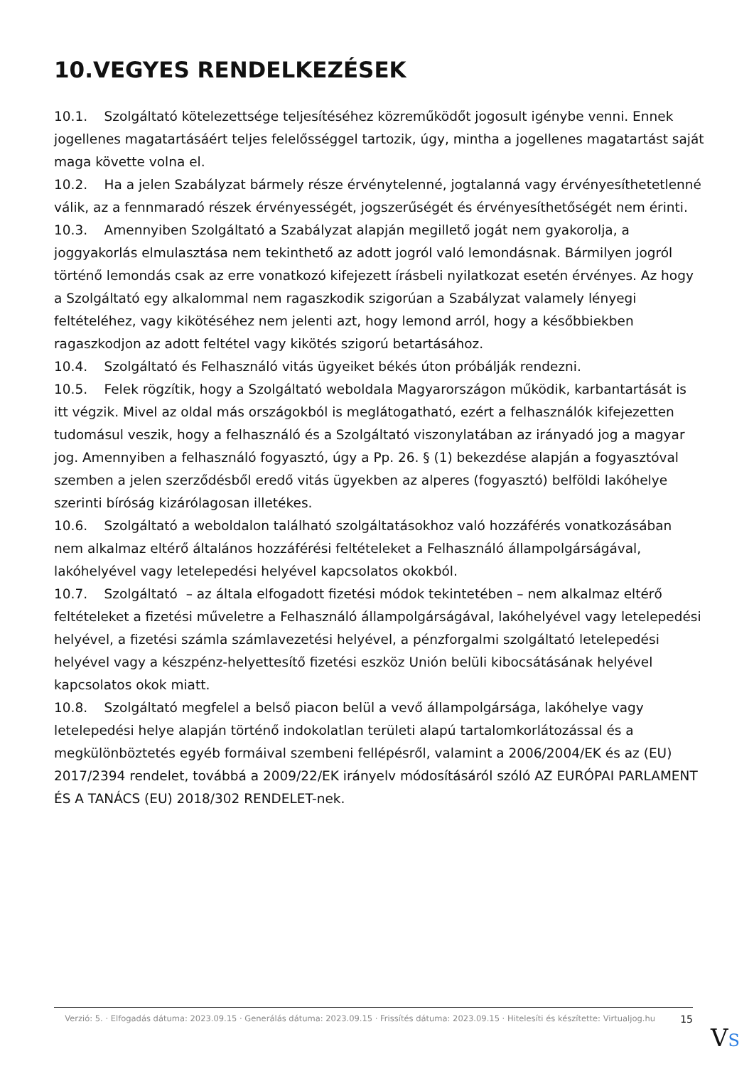10.VEGYES RENDELKEZÉSEK
10.1. Szolgáltató kötelezettsége teljesítéséhez közreműködőt jogosult igénybe venni. Ennek jogellenes magatartásáért teljes felelősséggel tartozik, úgy, mintha a jogellenes magatartást saját maga követte volna el.
10.2. Ha a jelen Szabályzat bármely része érvénytelenné, jogtalanná vagy érvényesíthetetlenné válik, az a fennmaradó részek érvényességét, jogszerűségét és érvényesíthetőségét nem érinti.
10.3. Amennyiben Szolgáltató a Szabályzat alapján megillető jogát nem gyakorolja, a joggyakorlás elmulasztása nem tekinthető az adott jogról való lemondásnak. Bármilyen jogról történő lemondás csak az erre vonatkozó kifejezett írásbeli nyilatkozat esetén érvényes. Az hogy a Szolgáltató egy alkalommal nem ragaszkodik szigorúan a Szabályzat valamely lényegi feltételéhez, vagy kikötéséhez nem jelenti azt, hogy lemond arról, hogy a későbbiekben ragaszkodjon az adott feltétel vagy kikötés szigorú betartásához.
10.4. Szolgáltató és Felhasználó vitás ügyeiket békés úton próbálják rendezni.
10.5. Felek rögzítik, hogy a Szolgáltató weboldala Magyarországon működik, karbantartását is itt végzik. Mivel az oldal más országokból is meglátogatható, ezért a felhasználók kifejezetten tudomásul veszik, hogy a felhasználó és a Szolgáltató viszonylatában az irányadó jog a magyar jog. Amennyiben a felhasználó fogyasztó, úgy a Pp. 26. § (1) bekezdése alapján a fogyasztóval szemben a jelen szerződésből eredő vitás ügyekben az alperes (fogyasztó) belföldi lakóhelye szerinti bíróság kizárólagosan illetékes.
10.6. Szolgáltató a weboldalon található szolgáltatásokhoz való hozzáférés vonatkozásában nem alkalmaz eltérő általános hozzáférési feltételeket a Felhasználó állampolgárságával, lakóhelyével vagy letelepedési helyével kapcsolatos okokból.
10.7. Szolgáltató – az általa elfogadott fizetési módok tekintetében – nem alkalmaz eltérő feltételeket a fizetési műveletre a Felhasználó állampolgárságával, lakóhelyével vagy letelepedési helyével, a fizetési számla számlavezetési helyével, a pénzforgalmi szolgáltató letelepedési helyével vagy a készpénz-helyettesítő fizetési eszköz Unión belüli kibocsátásának helyével kapcsolatos okok miatt.
10.8. Szolgáltató megfelel a belső piacon belül a vevő állampolgársága, lakóhelye vagy letelepedési helye alapján történő indokolatlan területi alapú tartalomkorlátozással és a megkülönböztetés egyéb formáival szembeni fellépésről, valamint a 2006/2004/EK és az (EU) 2017/2394 rendelet, továbbá a 2009/22/EK irányelv módosításáról szóló AZ EURÓPAI PARLAMENT ÉS A TANÁCS (EU) 2018/302 RENDELET-nek.
Verzió: 5. · Elfogadás dátuma: 2023.09.15 · Generálás dátuma: 2023.09.15 · Frissítés dátuma: 2023.09.15 · Hitelesíti és készítette: Virtualjog.hu
15
VS